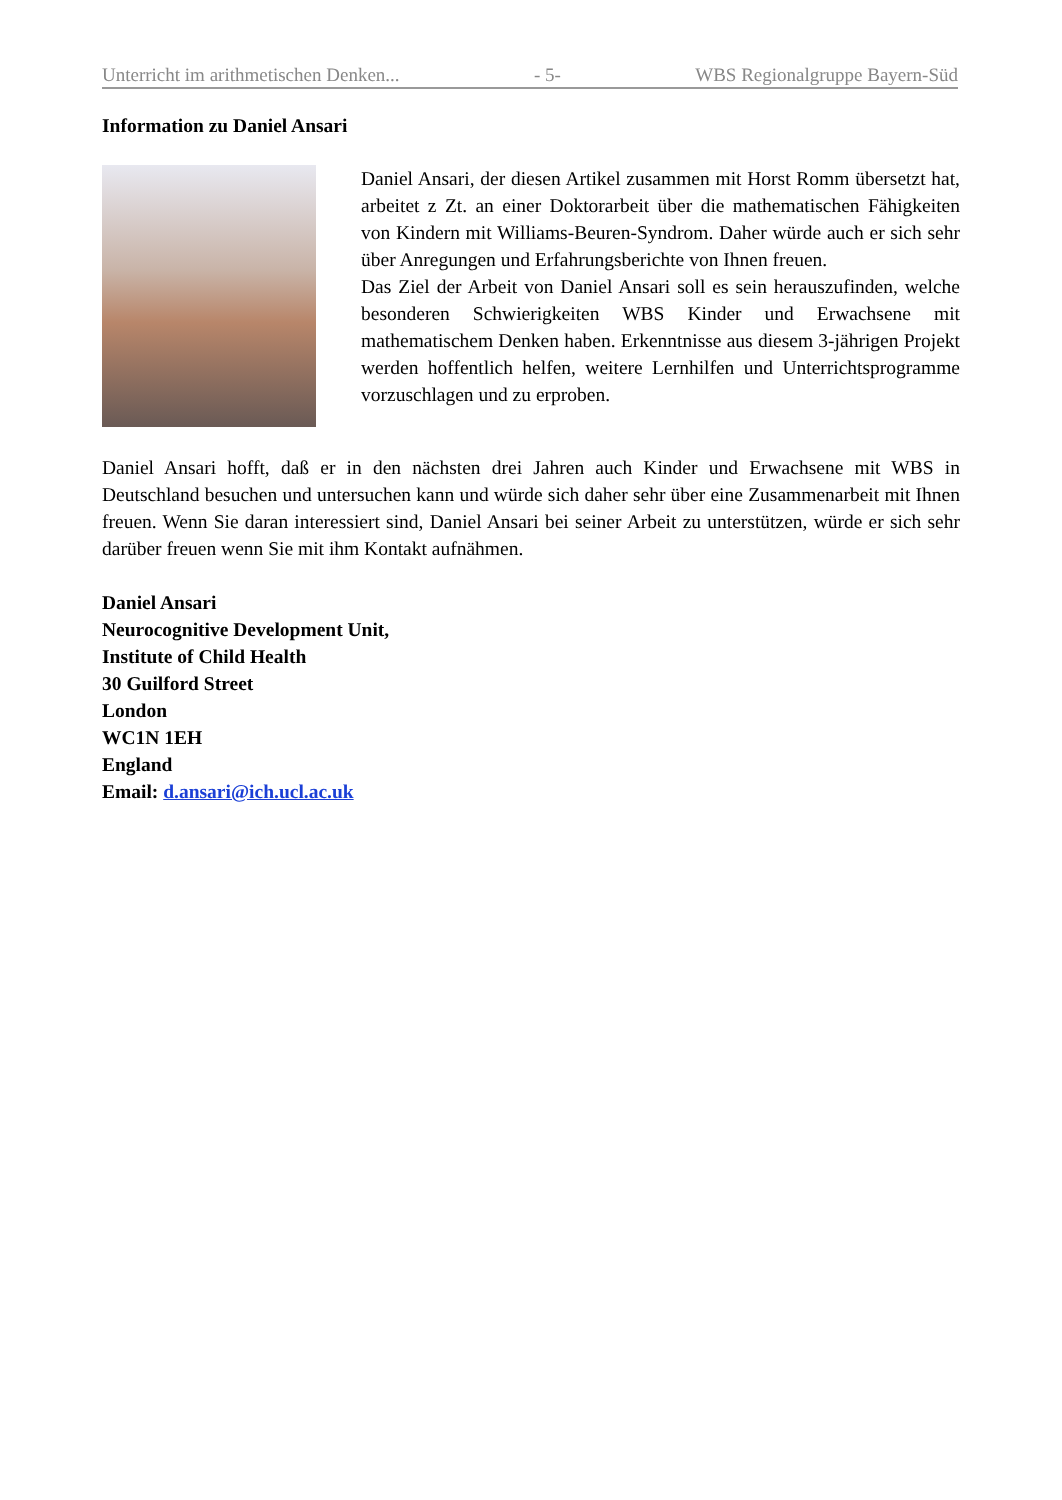Unterricht im arithmetischen Denken... - 5- WBS Regionalgruppe Bayern-Süd
Information zu Daniel Ansari
Daniel Ansari, der diesen Artikel zusammen mit Horst Romm übersetzt hat, arbeitet z Zt. an einer Doktorarbeit über die mathematischen Fähigkeiten von Kindern mit Williams-Beuren-Syndrom. Daher würde auch er sich sehr über Anregungen und Erfahrungsberichte von Ihnen freuen.
Das Ziel der Arbeit von Daniel Ansari soll es sein herauszufinden, welche besonderen Schwierigkeiten WBS Kinder und Erwachsene mit mathematischem Denken haben. Erkenntnisse aus diesem 3-jährigen Projekt werden hoffentlich helfen, weitere Lernhilfen und Unterrichtsprogramme vorzuschlagen und zu erproben.
Daniel Ansari hofft, daß er in den nächsten drei Jahren auch Kinder und Erwachsene mit WBS in Deutschland besuchen und untersuchen kann und würde sich daher sehr über eine Zusammenarbeit mit Ihnen freuen. Wenn Sie daran interessiert sind, Daniel Ansari bei seiner Arbeit zu unterstützen, würde er sich sehr darüber freuen wenn Sie mit ihm Kontakt aufnähmen.
Daniel Ansari
Neurocognitive Development Unit,
Institute of Child Health
30 Guilford Street
London
WC1N 1EH
England
Email: d.ansari@ich.ucl.ac.uk